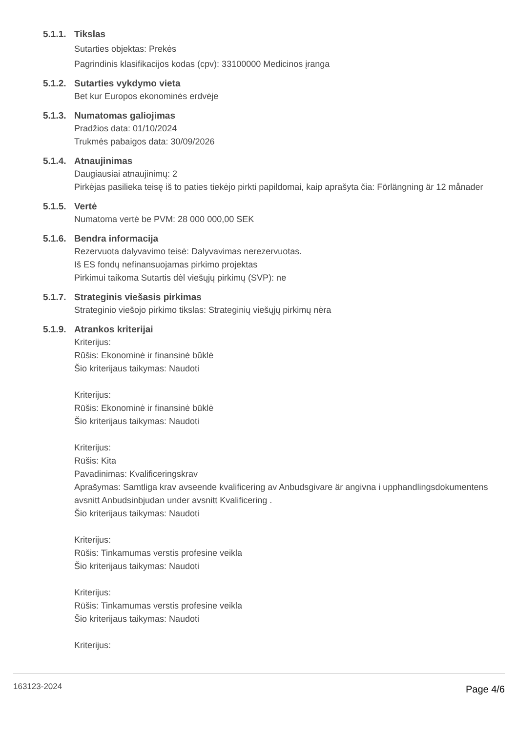5.1.1.
Tikslas
Sutarties objektas: Prekės
Pagrindinis klasifikacijos kodas (cpv): 33100000 Medicinos įranga
5.1.2.
Sutarties vykdymo vieta
Bet kur Europos ekonominės erdvėje
5.1.3.
Numatomas galiojimas
Pradžios data: 01/10/2024
Trukmės pabaigos data: 30/09/2026
5.1.4.
Atnaujinimas
Daugiausiai atnaujinimų: 2
Pirkėjas pasilieka teisę iš to paties tiekėjo pirkti papildomai, kaip aprašyta čia: Förlängning är 12 månader
5.1.5.
Vertė
Numatoma vertė be PVM: 28 000 000,00 SEK
5.1.6.
Bendra informacija
Rezervuota dalyvavimo teisė: Dalyvavimas nerezervuotas.
Iš ES fondų nefinansuojamas pirkimo projektas
Pirkimui taikoma Sutartis dėl viešųjų pirkimų (SVP): ne
5.1.7.
Strateginis viešasis pirkimas
Strateginio viešojo pirkimo tikslas: Strateginių viešųjų pirkimų nėra
5.1.9.
Atrankos kriterijai
Kriterijus:
Rūšis: Ekonominė ir finansinė būklė
Šio kriterijaus taikymas: Naudoti
Kriterijus:
Rūšis: Ekonominė ir finansinė būklė
Šio kriterijaus taikymas: Naudoti
Kriterijus:
Rūšis: Kita
Pavadinimas: Kvalificeringskrav
Aprašymas: Samtliga krav avseende kvalificering av Anbudsgivare är angivna i upphandlingsdokumentens avsnitt Anbudsinbjudan under avsnitt Kvalificering .
Šio kriterijaus taikymas: Naudoti
Kriterijus:
Rūšis: Tinkamumas verstis profesine veikla
Šio kriterijaus taikymas: Naudoti
Kriterijus:
Rūšis: Tinkamumas verstis profesine veikla
Šio kriterijaus taikymas: Naudoti
Kriterijus:
163123-2024 Page 4/6